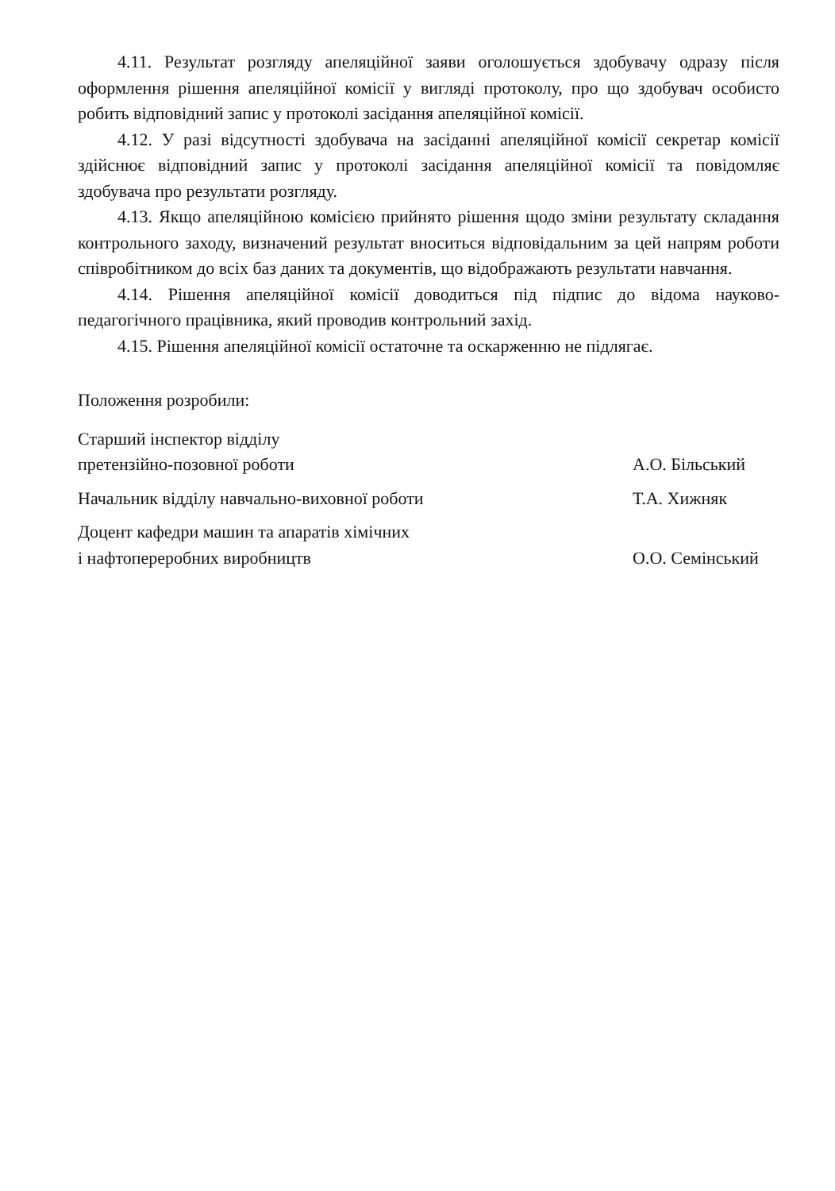4.11. Результат розгляду апеляційної заяви оголошується здобувачу одразу після оформлення рішення апеляційної комісії у вигляді протоколу, про що здобувач особисто робить відповідний запис у протоколі засідання апеляційної комісії.
4.12. У разі відсутності здобувача на засіданні апеляційної комісії секретар комісії здійснює відповідний запис у протоколі засідання апеляційної комісії та повідомляє здобувача про результати розгляду.
4.13. Якщо апеляційною комісією прийнято рішення щодо зміни результату складання контрольного заходу, визначений результат вноситься відповідальним за цей напрям роботи співробітником до всіх баз даних та документів, що відображають результати навчання.
4.14. Рішення апеляційної комісії доводиться під підпис до відома науково-педагогічного працівника, який проводив контрольний захід.
4.15. Рішення апеляційної комісії остаточне та оскарженню не підлягає.
Положення розробили:
Старший інспектор відділу
претензійно-позовної роботи А.О. Більський
Начальник відділу навчально-виховної роботи Т.А. Хижняк
Доцент кафедри машин та апаратів хімічних
і нафтопереробних виробництв О.О. Семінський